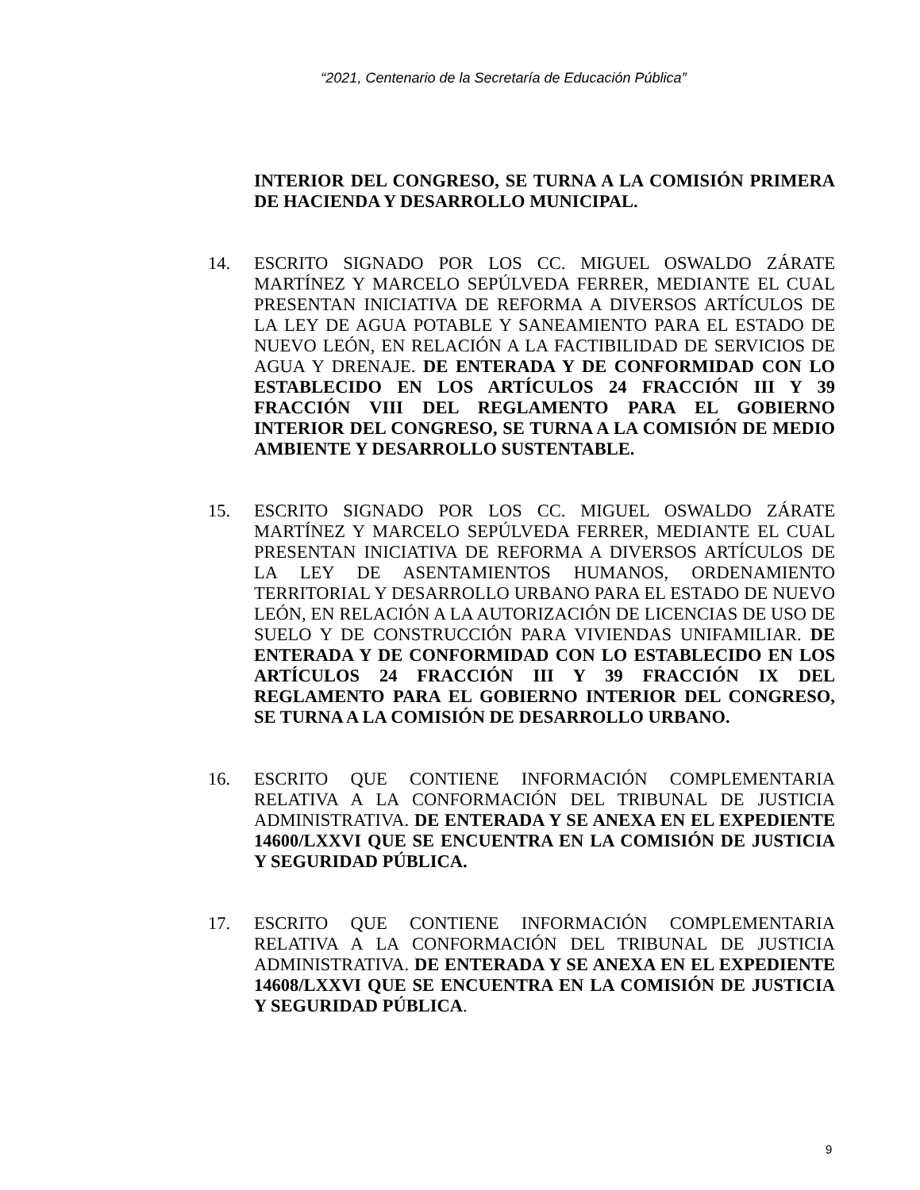“2021, Centenario de la Secretaría de Educación Pública”
INTERIOR DEL CONGRESO, SE TURNA A LA COMISIÓN PRIMERA DE HACIENDA Y DESARROLLO MUNICIPAL.
14. ESCRITO SIGNADO POR LOS CC. MIGUEL OSWALDO ZÁRATE MARTÍNEZ Y MARCELO SEPÚLVEDA FERRER, MEDIANTE EL CUAL PRESENTAN INICIATIVA DE REFORMA A DIVERSOS ARTÍCULOS DE LA LEY DE AGUA POTABLE Y SANEAMIENTO PARA EL ESTADO DE NUEVO LEÓN, EN RELACIÓN A LA FACTIBILIDAD DE SERVICIOS DE AGUA Y DRENAJE. DE ENTERADA Y DE CONFORMIDAD CON LO ESTABLECIDO EN LOS ARTÍCULOS 24 FRACCIÓN III Y 39 FRACCIÓN VIII DEL REGLAMENTO PARA EL GOBIERNO INTERIOR DEL CONGRESO, SE TURNA A LA COMISIÓN DE MEDIO AMBIENTE Y DESARROLLO SUSTENTABLE.
15. ESCRITO SIGNADO POR LOS CC. MIGUEL OSWALDO ZÁRATE MARTÍNEZ Y MARCELO SEPÚLVEDA FERRER, MEDIANTE EL CUAL PRESENTAN INICIATIVA DE REFORMA A DIVERSOS ARTÍCULOS DE LA LEY DE ASENTAMIENTOS HUMANOS, ORDENAMIENTO TERRITORIAL Y DESARROLLO URBANO PARA EL ESTADO DE NUEVO LEÓN, EN RELACIÓN A LA AUTORIZACIÓN DE LICENCIAS DE USO DE SUELO Y DE CONSTRUCCIÓN PARA VIVIENDAS UNIFAMILIAR. DE ENTERADA Y DE CONFORMIDAD CON LO ESTABLECIDO EN LOS ARTÍCULOS 24 FRACCIÓN III Y 39 FRACCIÓN IX DEL REGLAMENTO PARA EL GOBIERNO INTERIOR DEL CONGRESO, SE TURNA A LA COMISIÓN DE DESARROLLO URBANO.
16. ESCRITO QUE CONTIENE INFORMACIÓN COMPLEMENTARIA RELATIVA A LA CONFORMACIÓN DEL TRIBUNAL DE JUSTICIA ADMINISTRATIVA. DE ENTERADA Y SE ANEXA EN EL EXPEDIENTE 14600/LXXVI QUE SE ENCUENTRA EN LA COMISIÓN DE JUSTICIA Y SEGURIDAD PÚBLICA.
17. ESCRITO QUE CONTIENE INFORMACIÓN COMPLEMENTARIA RELATIVA A LA CONFORMACIÓN DEL TRIBUNAL DE JUSTICIA ADMINISTRATIVA. DE ENTERADA Y SE ANEXA EN EL EXPEDIENTE 14608/LXXVI QUE SE ENCUENTRA EN LA COMISIÓN DE JUSTICIA Y SEGURIDAD PÚBLICA.
9